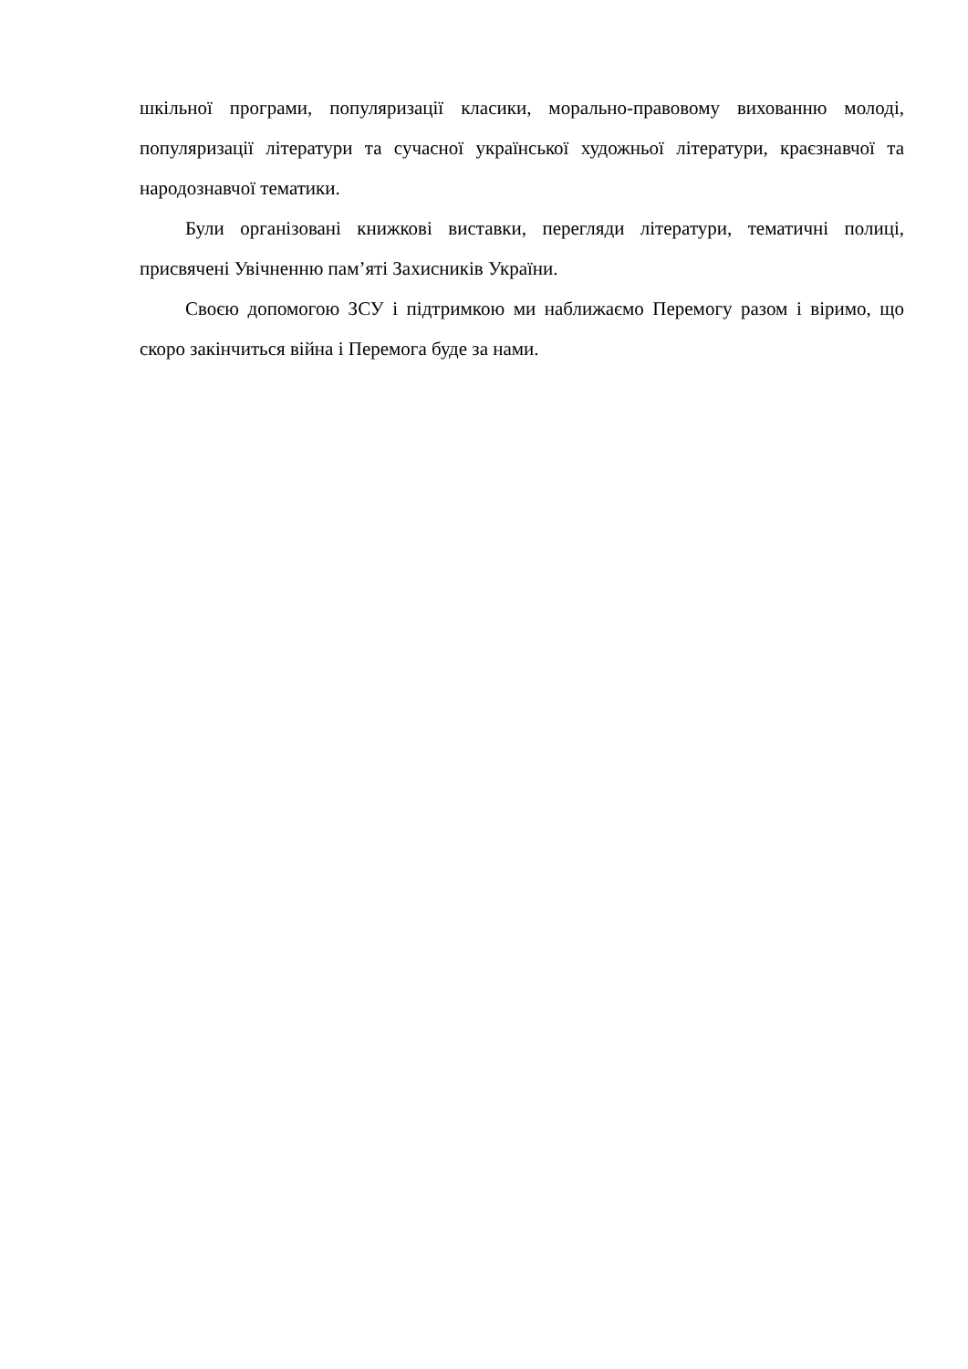шкільної програми, популяризації класики, морально-правовому вихованню молоді, популяризації літератури та сучасної української художньої літератури, краєзнавчої та народознавчої тематики.
Були організовані книжкові виставки, перегляди літератури, тематичні полиці, присвячені Увічненню пам’яті Захисників України.
Своєю допомогою ЗСУ і підтримкою ми наближаємо Перемогу разом і віримо, що скоро закінчиться війна і Перемога буде за нами.